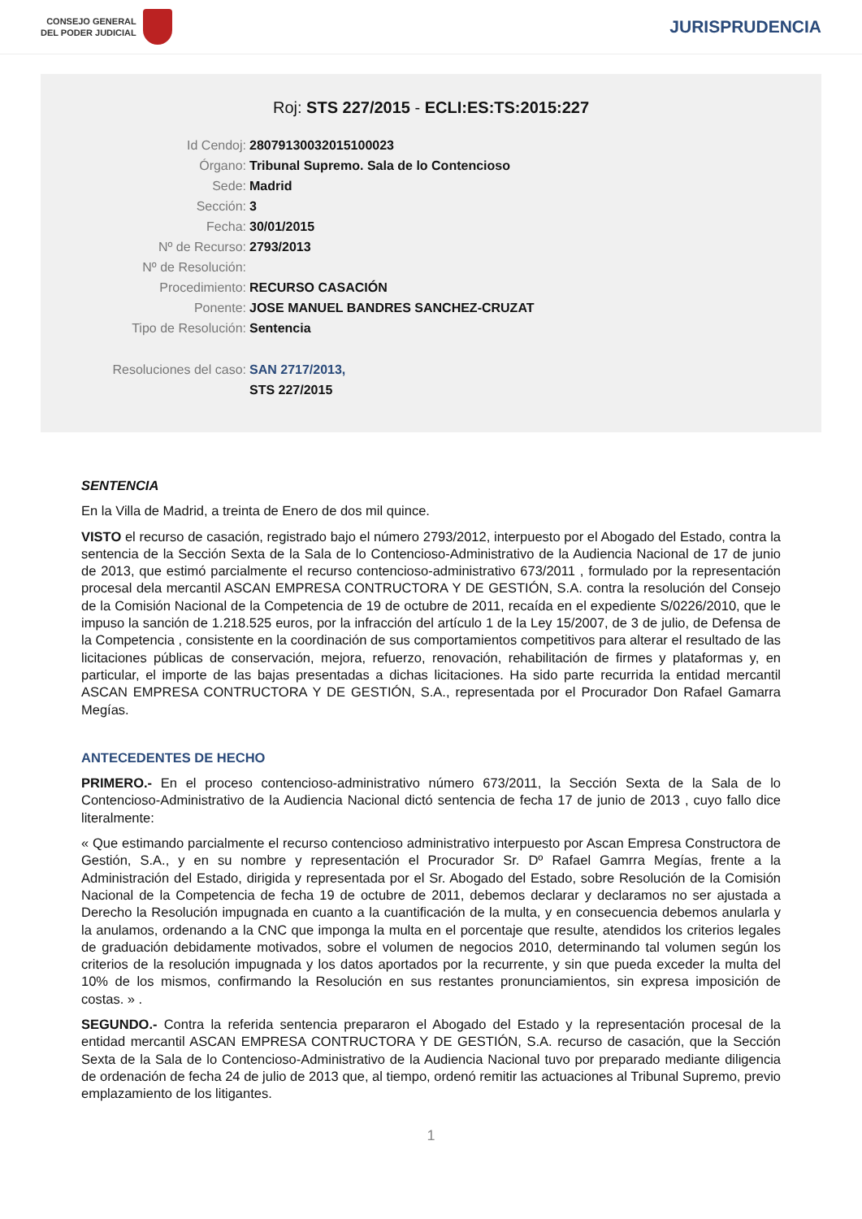CONSEJO GENERAL
DEL PODER JUDICIAL
JURISPRUDENCIA
Roj: STS 227/2015 - ECLI:ES:TS:2015:227
Id Cendoj: 28079130032015100023
Órgano: Tribunal Supremo. Sala de lo Contencioso
Sede: Madrid
Sección: 3
Fecha: 30/01/2015
Nº de Recurso: 2793/2013
Nº de Resolución:
Procedimiento: RECURSO CASACIÓN
Ponente: JOSE MANUEL BANDRES SANCHEZ-CRUZAT
Tipo de Resolución: Sentencia
Resoluciones del caso: SAN 2717/2013,
STS 227/2015
SENTENCIA
En la Villa de Madrid, a treinta de Enero de dos mil quince.
VISTO el recurso de casación, registrado bajo el número 2793/2012, interpuesto por el Abogado del Estado, contra la sentencia de la Sección Sexta de la Sala de lo Contencioso-Administrativo de la Audiencia Nacional de 17 de junio de 2013, que estimó parcialmente el recurso contencioso-administrativo 673/2011 , formulado por la representación procesal dela mercantil ASCAN EMPRESA CONTRUCTORA Y DE GESTIÓN, S.A. contra la resolución del Consejo de la Comisión Nacional de la Competencia de 19 de octubre de 2011, recaída en el expediente S/0226/2010, que le impuso la sanción de 1.218.525 euros, por la infracción del artículo 1 de la Ley 15/2007, de 3 de julio, de Defensa de la Competencia , consistente en la coordinación de sus comportamientos competitivos para alterar el resultado de las licitaciones públicas de conservación, mejora, refuerzo, renovación, rehabilitación de firmes y plataformas y, en particular, el importe de las bajas presentadas a dichas licitaciones. Ha sido parte recurrida la entidad mercantil ASCAN EMPRESA CONTRUCTORA Y DE GESTIÓN, S.A., representada por el Procurador Don Rafael Gamarra Megías.
ANTECEDENTES DE HECHO
PRIMERO.- En el proceso contencioso-administrativo número 673/2011, la Sección Sexta de la Sala de lo Contencioso-Administrativo de la Audiencia Nacional dictó sentencia de fecha 17 de junio de 2013 , cuyo fallo dice literalmente:
« Que estimando parcialmente el recurso contencioso administrativo interpuesto por Ascan Empresa Constructora de Gestión, S.A., y en su nombre y representación el Procurador Sr. Dº Rafael Gamrra Megías, frente a la Administración del Estado, dirigida y representada por el Sr. Abogado del Estado, sobre Resolución de la Comisión Nacional de la Competencia de fecha 19 de octubre de 2011, debemos declarar y declaramos no ser ajustada a Derecho la Resolución impugnada en cuanto a la cuantificación de la multa, y en consecuencia debemos anularla y la anulamos, ordenando a la CNC que imponga la multa en el porcentaje que resulte, atendidos los criterios legales de graduación debidamente motivados, sobre el volumen de negocios 2010, determinando tal volumen según los criterios de la resolución impugnada y los datos aportados por la recurrente, y sin que pueda exceder la multa del 10% de los mismos, confirmando la Resolución en sus restantes pronunciamientos, sin expresa imposición de costas. » .
SEGUNDO.- Contra la referida sentencia prepararon el Abogado del Estado y la representación procesal de la entidad mercantil ASCAN EMPRESA CONTRUCTORA Y DE GESTIÓN, S.A. recurso de casación, que la Sección Sexta de la Sala de lo Contencioso-Administrativo de la Audiencia Nacional tuvo por preparado mediante diligencia de ordenación de fecha 24 de julio de 2013 que, al tiempo, ordenó remitir las actuaciones al Tribunal Supremo, previo emplazamiento de los litigantes.
1